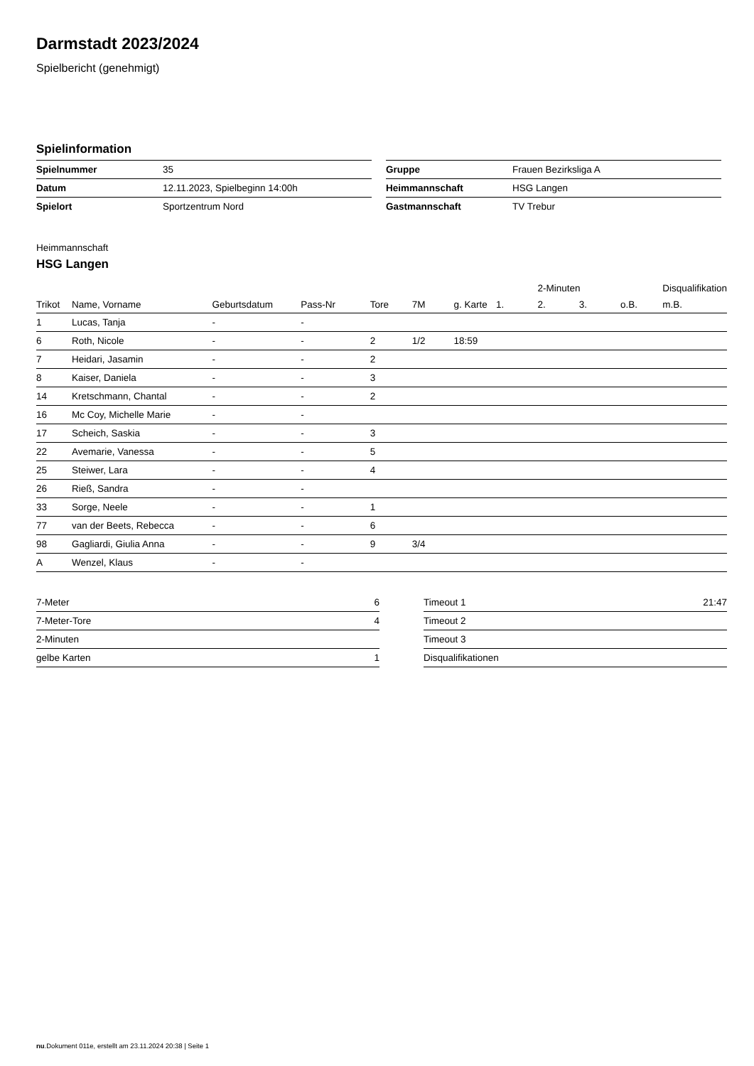Darmstadt 2023/2024
Spielbericht (genehmigt)
Spielinformation
| Spielnummer | 35 |
| Datum | 12.11.2023, Spielbeginn 14:00h |
| Spielort | Sportzentrum Nord |
| Gruppe | Frauen Bezirksliga A |
| Heimmannschaft | HSG Langen |
| Gastmannschaft | TV Trebur |
Heimmannschaft
HSG Langen
| | | | | | | | | 2-Minuten | | | Disqualifikation |
| --- | --- | --- | --- | --- | --- | --- | --- | --- | --- | --- | --- |
| Trikot | Name, Vorname | Geburtsdatum | Pass-Nr | Tore | 7M | g. Karte | 1. | 2. | 3. | o.B. | m.B. |
| 1 | Lucas, Tanja | - | - | | | | | | | | |
| 6 | Roth, Nicole | - | - | 2 | 1/2 | 18:59 | | | | | |
| 7 | Heidari, Jasamin | - | - | 2 | | | | | | | |
| 8 | Kaiser, Daniela | - | - | 3 | | | | | | | |
| 14 | Kretschmann, Chantal | - | - | 2 | | | | | | | |
| 16 | Mc Coy, Michelle Marie | - | - | | | | | | | | |
| 17 | Scheich, Saskia | - | - | 3 | | | | | | | |
| 22 | Avemarie, Vanessa | - | - | 5 | | | | | | | |
| 25 | Steiwer, Lara | - | - | 4 | | | | | | | |
| 26 | Rieß, Sandra | - | - | | | | | | | | |
| 33 | Sorge, Neele | - | - | 1 | | | | | | | |
| 77 | van der Beets, Rebecca | - | - | 6 | | | | | | | |
| 98 | Gagliardi, Giulia Anna | - | - | 9 | 3/4 | | | | | | |
| A | Wenzel, Klaus | - | - | | | | | | | | |
| 7-Meter | 6 |
| 7-Meter-Tore | 4 |
| 2-Minuten | |
| gelbe Karten | 1 |
| Timeout 1 | 21:47 |
| Timeout 2 | |
| Timeout 3 | |
| Disqualifikationen | |
nu.Dokument 011e, erstellt am 23.11.2024 20:38 | Seite 1